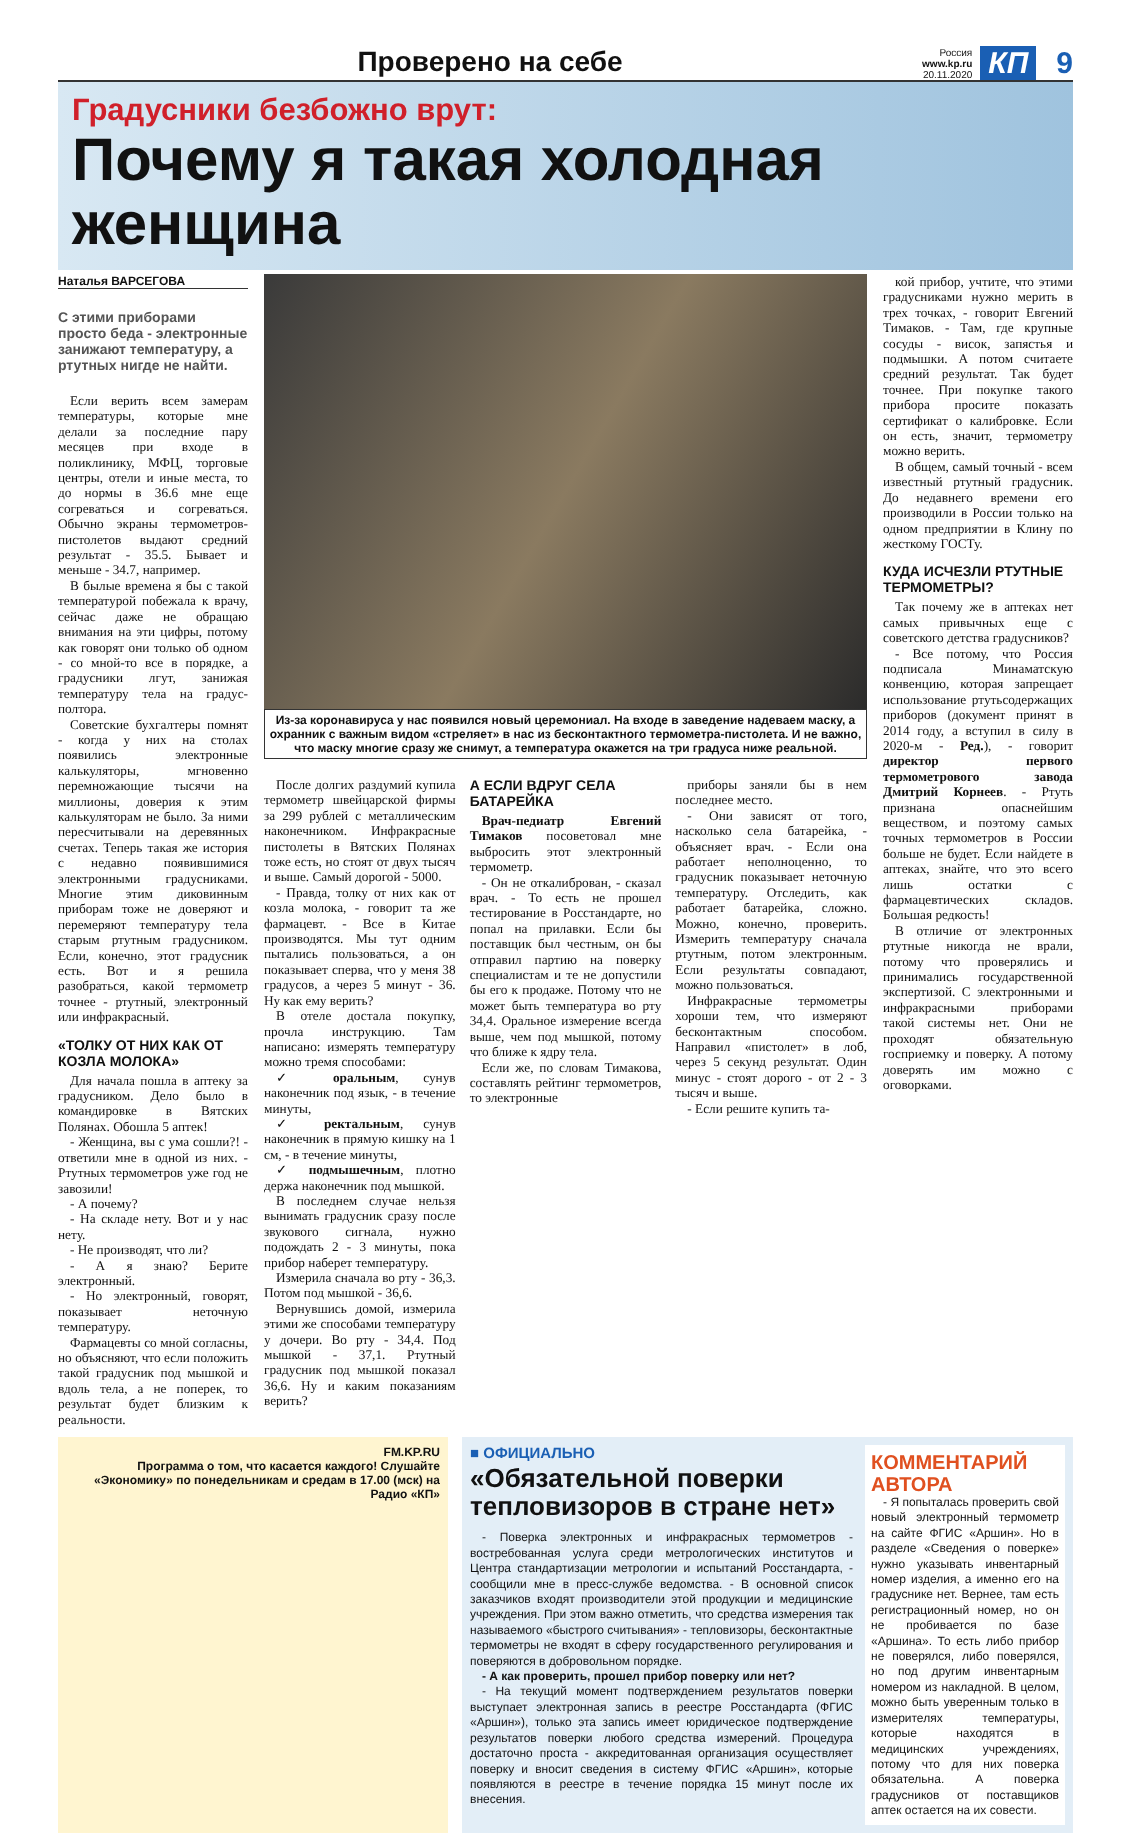Проверено на себе
Россия
www.kp.ru
20.11.2020
КП
9
Градусники безбожно врут:
Почему я такая холодная женщина
Наталья ВАРСЕГОВА
С этими приборами просто беда - электронные занижают температуру, а ртутных нигде не найти.
Если верить всем замерам температуры, которые мне делали за последние пару месяцев при входе в поликлинику, МФЦ, торговые центры, отели и иные места, то до нормы в 36.6 мне еще согреваться и согреваться. Обычно экраны термометров-пистолетов выдают средний результат - 35.5. Бывает и меньше - 34.7, например.
В былые времена я бы с такой температурой побежала к врачу, сейчас даже не обращаю внимания на эти цифры, потому как говорят они только об одном - со мной-то все в порядке, а градусники лгут, занижая температуру тела на градус-полтора.
Советские бухгалтеры помнят - когда у них на столах появились электронные калькуляторы, мгновенно перемножающие тысячи на миллионы, доверия к этим калькуляторам не было. За ними пересчитывали на деревянных счетах. Теперь такая же история с недавно появившимися электронными градусниками. Многие этим диковинным приборам тоже не доверяют и перемеряют температуру тела старым ртутным градусником. Если, конечно, этот градусник есть. Вот и я решила разобраться, какой термометр точнее - ртутный, электронный или инфракрасный.
«ТОЛКУ ОТ НИХ КАК ОТ КОЗЛА МОЛОКА»
Для начала пошла в аптеку за градусником. Дело было в командировке в Вятских Полянах. Обошла 5 аптек!
- Женщина, вы с ума сошли?! - ответили мне в одной из них. - Ртутных термометров уже год не завозили!
- А почему?
- На складе нету. Вот и у нас нету.
- Не производят, что ли?
- А я знаю? Берите электронный.
- Но электронный, говорят, показывает неточную температуру.
Фармацевты со мной согласны, но объясняют, что если положить такой градусник под мышкой и вдоль тела, а не поперек, то результат будет близким к реальности.
Из-за коронавируса у нас появился новый церемониал. На входе в заведение надеваем маску, а охранник с важным видом «стреляет» в нас из бесконтактного термометра-пистолета. И не важно, что маску многие сразу же снимут, а температура окажется на три градуса ниже реальной.
После долгих раздумий купила термометр швейцарской фирмы за 299 рублей с металлическим наконечником. Инфракрасные пистолеты в Вятских Полянах тоже есть, но стоят от двух тысяч и выше. Самый дорогой - 5000.
- Правда, толку от них как от козла молока, - говорит та же фармацевт. - Все в Китае производятся. Мы тут одним пытались пользоваться, а он показывает сперва, что у меня 38 градусов, а через 5 минут - 36. Ну как ему верить?
В отеле достала покупку, прочла инструкцию. Там написано: измерять температуру можно тремя способами:
✓ оральным, сунув наконечник под язык, - в течение минуты,
✓ ректальным, сунув наконечник в прямую кишку на 1 см, - в течение минуты,
✓ подмышечным, плотно держа наконечник под мышкой.
В последнем случае нельзя вынимать градусник сразу после звукового сигнала, нужно подождать 2 - 3 минуты, пока прибор наберет температуру.
Измерила сначала во рту - 36,3. Потом под мышкой - 36,6.
Вернувшись домой, измерила этими же способами температуру у дочери. Во рту - 34,4. Под мышкой - 37,1. Ртутный градусник под мышкой показал 36,6. Ну и каким показаниям верить?
А ЕСЛИ ВДРУГ СЕЛА БАТАРЕЙКА
Врач-педиатр Евгений Тимаков посоветовал мне выбросить этот электронный термометр.
- Он не откалиброван, - сказал врач. - То есть не прошел тестирование в Росстандарте, но попал на прилавки. Если бы поставщик был честным, он бы отправил партию на поверку специалистам и те не допустили бы его к продаже. Потому что не может быть температура во рту 34,4. Оральное измерение всегда выше, чем под мышкой, потому что ближе к ядру тела.
Если же, по словам Тимакова, составлять рейтинг термометров, то электронные
приборы заняли бы в нем последнее место.
- Они зависят от того, насколько села батарейка, - объясняет врач. - Если она работает неполноценно, то градусник показывает неточную температуру. Отследить, как работает батарейка, сложно. Можно, конечно, проверить. Измерить температуру сначала ртутным, потом электронным. Если результаты совпадают, можно пользоваться.
Инфракрасные термометры хороши тем, что измеряют бесконтактным способом. Направил «пистолет» в лоб, через 5 секунд результат. Один минус - стоят дорого - от 2 - 3 тысяч и выше.
- Если решите купить та-
кой прибор, учтите, что этими градусниками нужно мерить в трех точках, - говорит Евгений Тимаков. - Там, где крупные сосуды - висок, запястья и подмышки. А потом считаете средний результат. Так будет точнее. При покупке такого прибора просите показать сертификат о калибровке. Если он есть, значит, термометру можно верить.
В общем, самый точный - всем известный ртутный градусник. До недавнего времени его производили в России только на одном предприятии в Клину по жесткому ГОСТу.
КУДА ИСЧЕЗЛИ РТУТНЫЕ ТЕРМОМЕТРЫ?
Так почему же в аптеках нет самых привычных еще с советского детства градусников?
- Все потому, что Россия подписала Минаматскую конвенцию, которая запрещает использование ртутьсодержащих приборов (документ принят в 2014 году, а вступил в силу в 2020-м - Ред.), - говорит директор первого термометрового завода Дмитрий Корнеев. - Ртуть признана опаснейшим веществом, и поэтому самых точных термометров в России больше не будет. Если найдете в аптеках, знайте, что это всего лишь остатки с фармацевтических складов. Большая редкость!
В отличие от электронных ртутные никогда не врали, потому что проверялись и принимались государственной экспертизой. С электронными и инфракрасными приборами такой системы нет. Они не проходят обязательную госприемку и поверку. А потому доверять им можно с оговорками.
FM.KP.RU
Программа о том, что касается каждого! Слушайте «Экономику» по понедельникам и средам в 17.00 (мск) на Радио «КП»
■ ОФИЦИАЛЬНО
«Обязательной поверки тепловизоров в стране нет»
- Поверка электронных и инфракрасных термометров - востребованная услуга среди метрологических институтов и Центра стандартизации метрологии и испытаний Росстандарта, - сообщили мне в пресс-службе ведомства. - В основной список заказчиков входят производители этой продукции и медицинские учреждения. При этом важно отметить, что средства измерения так называемого «быстрого считывания» - тепловизоры, бесконтактные термометры не входят в сферу государственного регулирования и поверяются в добровольном порядке.
- А как проверить, прошел прибор поверку или нет?
- На текущий момент подтверждением результатов поверки выступает электронная запись в реестре Росстандарта (ФГИС «Аршин»), только эта запись имеет юридическое подтверждение результатов поверки любого средства измерений. Процедура достаточно проста - аккредитованная организация осуществляет поверку и вносит сведения в систему ФГИС «Аршин», которые появляются в реестре в течение порядка 15 минут после их внесения.
КОММЕНТАРИЙ АВТОРА
- Я попыталась проверить свой новый электронный термометр на сайте ФГИС «Аршин». Но в разделе «Сведения о поверке» нужно указывать инвентарный номер изделия, а именно его на градуснике нет. Вернее, там есть регистрационный номер, но он не пробивается по базе «Аршина». То есть либо прибор не поверялся, либо поверялся, но под другим инвентарным номером из накладной. В целом, можно быть уверенным только в измерителях температуры, которые находятся в медицинских учреждениях, потому что для них поверка обязательна. А поверка градусников от поставщиков аптек остается на их совести.